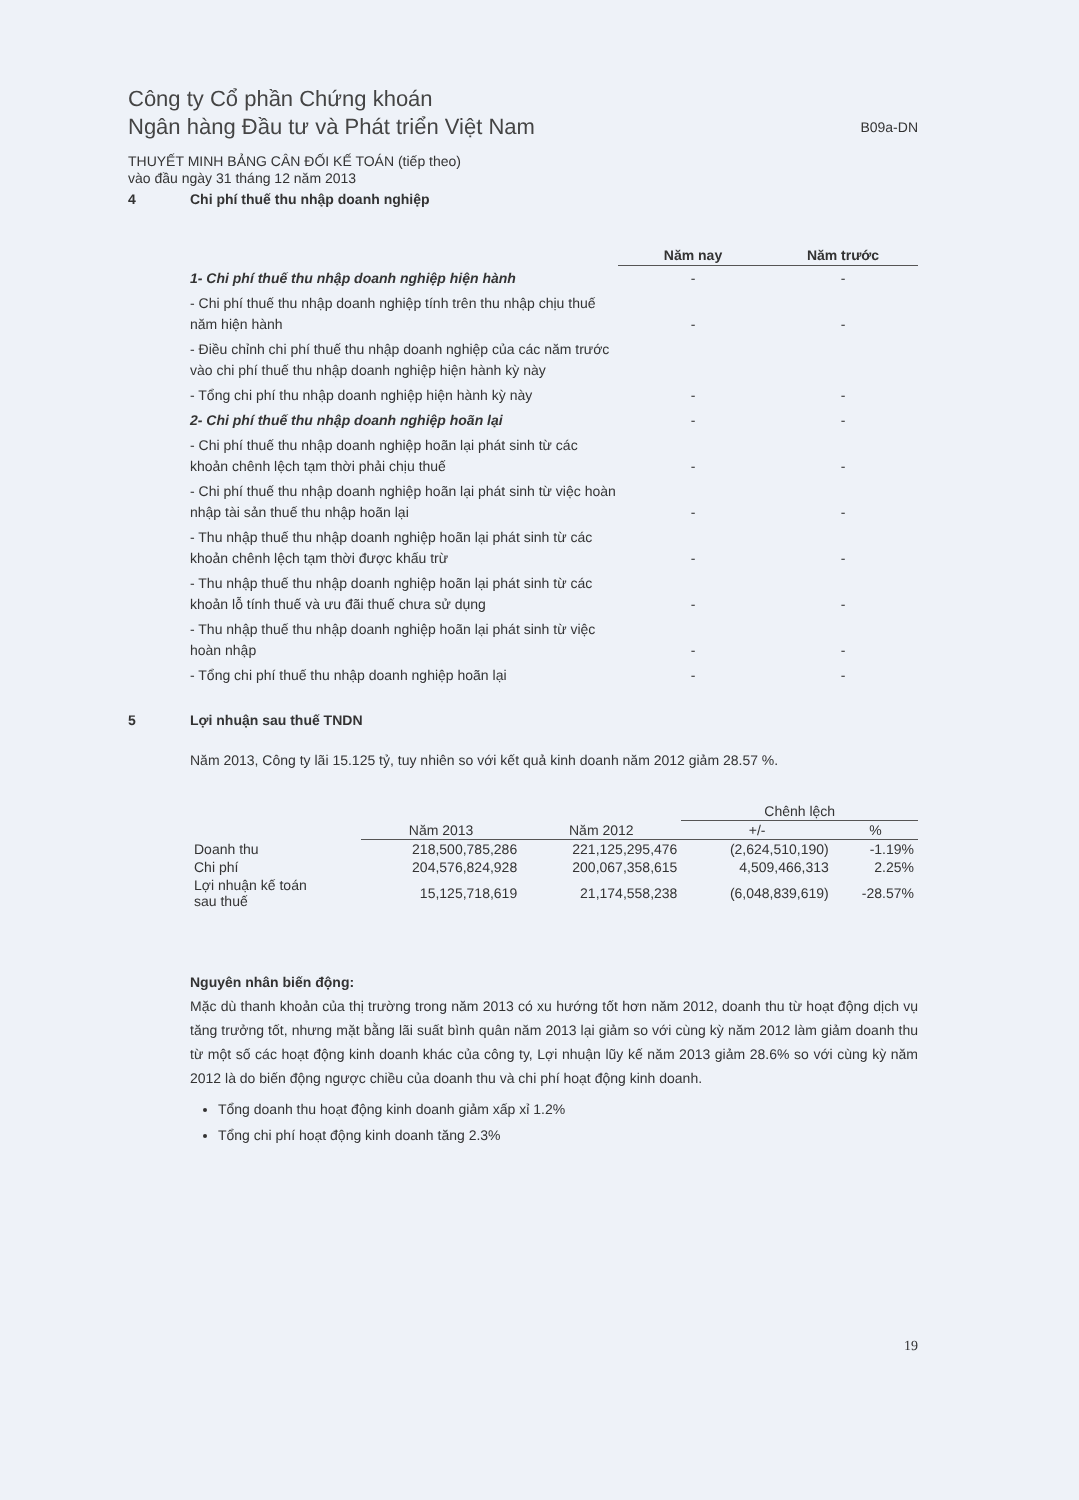Công ty Cổ phần Chứng khoán
Ngân hàng Đầu tư và Phát triển Việt Nam
B09a-DN
THUYẾT MINH BẢNG CÂN ĐỐI KẾ TOÁN (tiếp theo)
vào đầu ngày 31 tháng 12 năm 2013
4 Chi phí thuế thu nhập doanh nghiệp
| | Năm nay | Năm trước |
| 1- Chi phí thuế thu nhập doanh nghiệp hiện hành | - | - |
| - Chi phí thuế thu nhập doanh nghiệp tính trên thu nhập chịu thuế năm hiện hành | - | - |
| - Điều chỉnh chi phí thuế thu nhập doanh nghiệp của các năm trước vào chi phí thuế thu nhập doanh nghiệp hiện hành kỳ này | | |
| - Tổng chi phí thu nhập doanh nghiệp hiện hành kỳ này | - | - |
| 2- Chi phí thuế thu nhập doanh nghiệp hoãn lại | - | - |
| - Chi phí thuế thu nhập doanh nghiệp hoãn lại phát sinh từ các khoản chênh lệch tạm thời phải chịu thuế | - | - |
| - Chi phí thuế thu nhập doanh nghiệp hoãn lại phát sinh từ việc hoàn nhập tài sản thuế thu nhập hoãn lại | - | - |
| - Thu nhập thuế thu nhập doanh nghiệp hoãn lại phát sinh từ các khoản chênh lệch tạm thời được khấu trừ | - | - |
| - Thu nhập thuế thu nhập doanh nghiệp hoãn lại phát sinh từ các khoản lỗ tính thuế và ưu đãi thuế chưa sử dụng | - | - |
| - Thu nhập thuế thu nhập doanh nghiệp hoãn lại phát sinh từ việc hoàn nhập | - | - |
| - Tổng chi phí thuế thu nhập doanh nghiệp hoãn lại | - | - |
5 Lợi nhuận sau thuế TNDN
Năm 2013, Công ty lãi 15.125 tỷ, tuy nhiên so với kết quả kinh doanh năm 2012 giảm 28.57 %.
| | | | Chênh lệch | |
| --- | --- | --- | --- | --- |
| | Năm 2013 | Năm 2012 | +/- | % |
| Doanh thu | 218,500,785,286 | 221,125,295,476 | (2,624,510,190) | -1.19% |
| Chi phí | 204,576,824,928 | 200,067,358,615 | 4,509,466,313 | 2.25% |
| Lợi nhuận kế toán sau thuế | 15,125,718,619 | 21,174,558,238 | (6,048,839,619) | -28.57% |
Nguyên nhân biến động:
Mặc dù thanh khoản của thị trường trong năm 2013 có xu hướng tốt hơn năm 2012, doanh thu từ hoạt động dịch vụ tăng trưởng tốt, nhưng mặt bằng lãi suất bình quân năm 2013 lại giảm so với cùng kỳ năm 2012 làm giảm doanh thu từ một số các hoạt động kinh doanh khác của công ty, Lợi nhuận lũy kế năm 2013 giảm 28.6% so với cùng kỳ năm 2012 là do biến động ngược chiều của doanh thu và chi phí hoạt động kinh doanh.
Tổng doanh thu hoạt động kinh doanh giảm xấp xỉ 1.2%
Tổng chi phí hoạt động kinh doanh tăng 2.3%
19